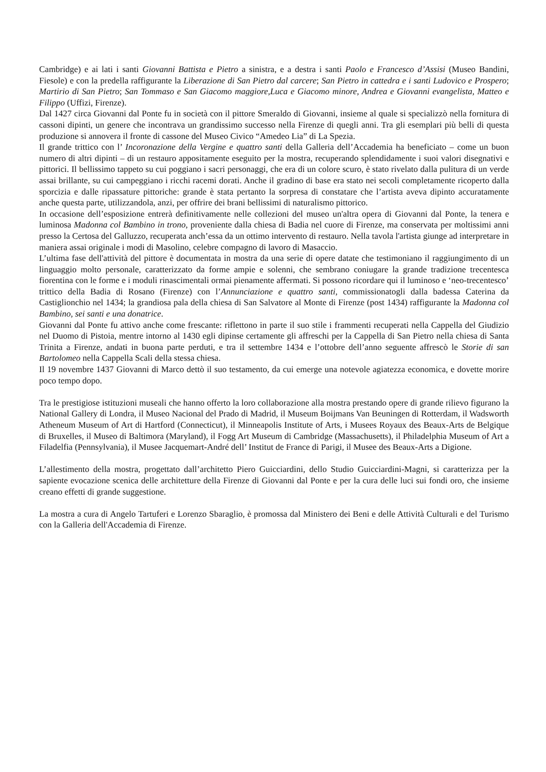Cambridge) e ai lati i santi Giovanni Battista e Pietro a sinistra, e a destra i santi Paolo e Francesco d’Assisi (Museo Bandini, Fiesole) e con la predella raffigurante la Liberazione di San Pietro dal carcere; San Pietro in cattedra e i santi Ludovico e Prospero; Martirio di San Pietro; San Tommaso e San Giacomo maggiore,Luca e Giacomo minore, Andrea e Giovanni evangelista, Matteo e Filippo (Uffizi, Firenze).
Dal 1427 circa Giovanni dal Ponte fu in società con il pittore Smeraldo di Giovanni, insieme al quale si specializzò nella fornitura di cassoni dipinti, un genere che incontrava un grandissimo successo nella Firenze di quegli anni. Tra gli esemplari più belli di questa produzione si annovera il fronte di cassone del Museo Civico “Amedeo Lia” di La Spezia.
Il grande trittico con l’ Incoronazione della Vergine e quattro santi della Galleria dell’Accademia ha beneficiato – come un buon numero di altri dipinti – di un restauro appositamente eseguito per la mostra, recuperando splendidamente i suoi valori disegnativi e pittorici. Il bellissimo tappeto su cui poggiano i sacri personaggi, che era di un colore scuro, è stato rivelato dalla pulitura di un verde assai brillante, su cui campeggiano i ricchi racemi dorati. Anche il gradino di base era stato nei secoli completamente ricoperto dalla sporcizia e dalle ripassature pittoriche: grande è stata pertanto la sorpresa di constatare che l’artista aveva dipinto accuratamente anche questa parte, utilizzandola, anzi, per offrire dei brani bellissimi di naturalismo pittorico.
In occasione dell’esposizione entrerà definitivamente nelle collezioni del museo un'altra opera di Giovanni dal Ponte, la tenera e luminosa Madonna col Bambino in trono, proveniente dalla chiesa di Badia nel cuore di Firenze, ma conservata per moltissimi anni presso la Certosa del Galluzzo, recuperata anch’essa da un ottimo intervento di restauro. Nella tavola l'artista giunge ad interpretare in maniera assai originale i modi di Masolino, celebre compagno di lavoro di Masaccio.
L’ultima fase dell'attività del pittore è documentata in mostra da una serie di opere datate che testimoniano il raggiungimento di un linguaggio molto personale, caratterizzato da forme ampie e solenni, che sembrano coniugare la grande tradizione trecentesca fiorentina con le forme e i moduli rinascimentali ormai pienamente affermati. Si possono ricordare qui il luminoso e ‘neo-trecentesco’ trittico della Badia di Rosano (Firenze) con l’Annunciazione e quattro santi, commissionatogli dalla badessa Caterina da Castiglionchio nel 1434; la grandiosa pala della chiesa di San Salvatore al Monte di Firenze (post 1434) raffigurante la Madonna col Bambino, sei santi e una donatrice.
Giovanni dal Ponte fu attivo anche come frescante: riflettono in parte il suo stile i frammenti recuperati nella Cappella del Giudizio nel Duomo di Pistoia, mentre intorno al 1430 egli dipinse certamente gli affreschi per la Cappella di San Pietro nella chiesa di Santa Trinita a Firenze, andati in buona parte perduti, e tra il settembre 1434 e l’ottobre dell’anno seguente affrescò le Storie di san Bartolomeo nella Cappella Scali della stessa chiesa.
Il 19 novembre 1437 Giovanni di Marco dettò il suo testamento, da cui emerge una notevole agiatezza economica, e dovette morire poco tempo dopo.
Tra le prestigiose istituzioni museali che hanno offerto la loro collaborazione alla mostra prestando opere di grande rilievo figurano la National Gallery di Londra, il Museo Nacional del Prado di Madrid, il Museum Boijmans Van Beuningen di Rotterdam, il Wadsworth Atheneum Museum of Art di Hartford (Connecticut), il Minneapolis Institute of Arts, i Musees Royaux des Beaux-Arts de Belgique di Bruxelles, il Museo di Baltimora (Maryland), il Fogg Art Museum di Cambridge (Massachusetts), il Philadelphia Museum of Art a Filadelfia (Pennsylvania), il Musee Jacquemart-André dell’ Institut de France di Parigi, il Musee des Beaux-Arts a Digione.
L’allestimento della mostra, progettato dall’architetto Piero Guicciardini, dello Studio Guicciardini-Magni, si caratterizza per la sapiente evocazione scenica delle architetture della Firenze di Giovanni dal Ponte e per la cura delle luci sui fondi oro, che insieme creano effetti di grande suggestione.
La mostra a cura di Angelo Tartuferi e Lorenzo Sbaraglio, è promossa dal Ministero dei Beni e delle Attività Culturali e del Turismo con la Galleria dell'Accademia di Firenze.